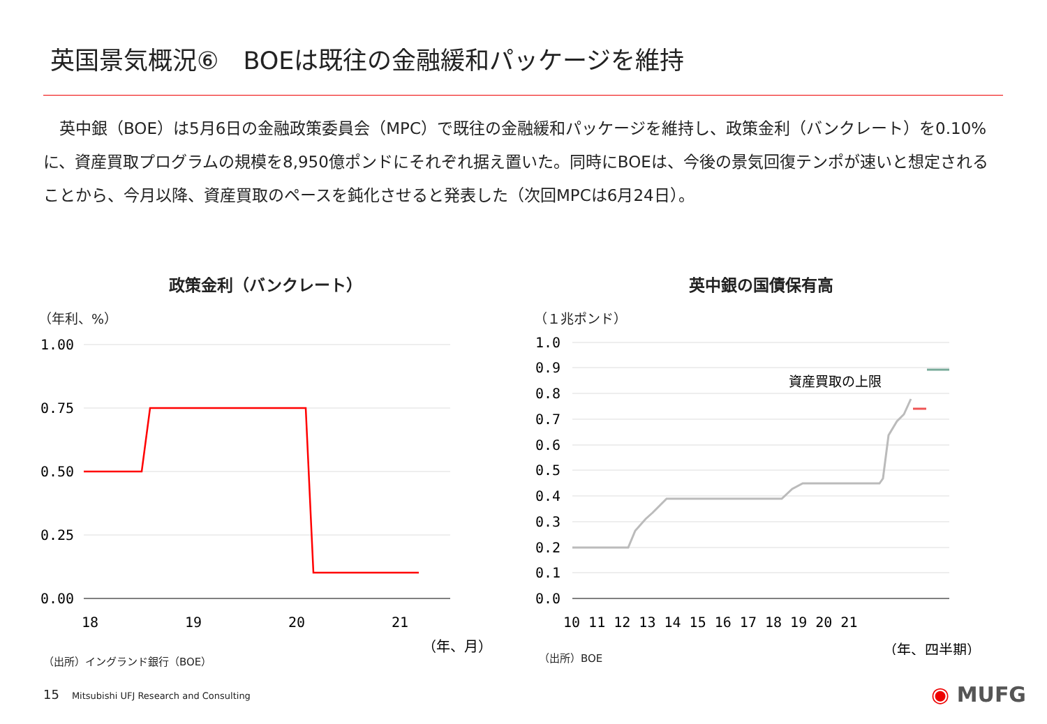英国景気概況⑥　BOEは既往の金融緩和パッケージを維持
　英中銀（BOE）は5月6日の金融政策委員会（MPC）で既往の金融緩和パッケージを維持し、政策金利（バンクレート）を0.10%に、資産買取プログラムの規模を8,950億ポンドにそれぞれ据え置いた。同時にBOEは、今後の景気回復テンポが速いと想定されることから、今月以降、資産買取のペースを鈍化させると発表した（次回MPCは6月24日）。
政策金利（バンクレート）
（年利、%）
1.00
0.75
0.50
0.25
0.00
18
19
20
21
（年、月）
（出所）イングランド銀行（BOE）
英中銀の国債保有高
（１兆ポンド）
1.0
0.9
0.8
0.7
0.6
0.5
0.4
0.3
0.2
0.1
0.0
10 11 12 13 14 15 16 17 18 19 20 21
（年、四半期）
資産買取の上限
（出所）BOE
15 Mitsubishi UFJ Research and Consulting
◉ MUFG